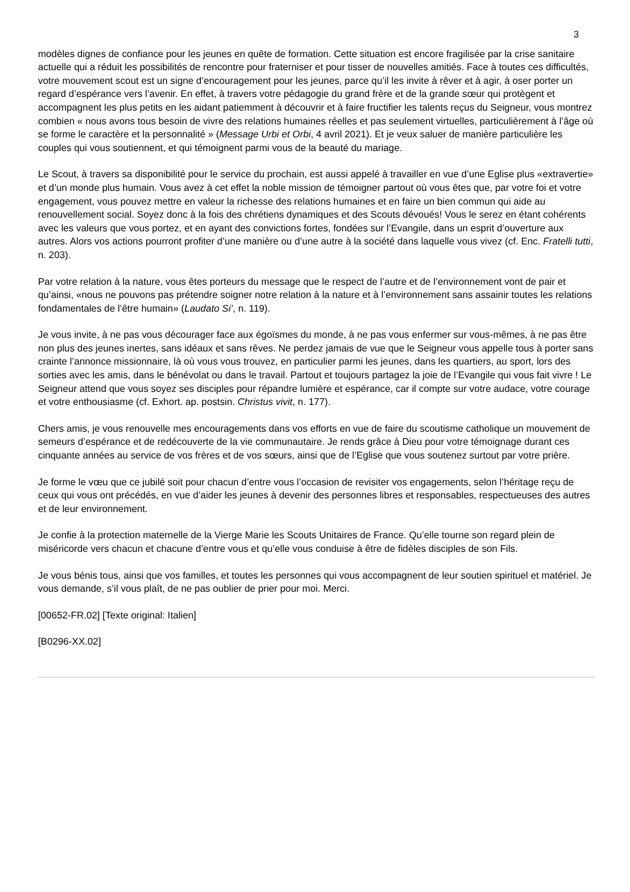3
modèles dignes de confiance pour les jeunes en quête de formation. Cette situation est encore fragilisée par la crise sanitaire actuelle qui a réduit les possibilités de rencontre pour fraterniser et pour tisser de nouvelles amitiés. Face à toutes ces difficultés, votre mouvement scout est un signe d’encouragement pour les jeunes, parce qu’il les invite à rêver et à agir, à oser porter un regard d’espérance vers l’avenir. En effet, à travers votre pédagogie du grand frère et de la grande sœur qui protègent et accompagnent les plus petits en les aidant patiemment à découvrir et à faire fructifier les talents reçus du Seigneur, vous montrez combien « nous avons tous besoin de vivre des relations humaines réelles et pas seulement virtuelles, particulièrement à l’âge où se forme le caractère et la personnalité » (Message Urbi et Orbi, 4 avril 2021). Et je veux saluer de manière particulière les couples qui vous soutiennent, et qui témoignent parmi vous de la beauté du mariage.
Le Scout, à travers sa disponibilité pour le service du prochain, est aussi appelé à travailler en vue d’une Eglise plus «extravertie» et d’un monde plus humain. Vous avez à cet effet la noble mission de témoigner partout où vous êtes que, par votre foi et votre engagement, vous pouvez mettre en valeur la richesse des relations humaines et en faire un bien commun qui aide au renouvellement social. Soyez donc à la fois des chrétiens dynamiques et des Scouts dévoués! Vous le serez en étant cohérents avec les valeurs que vous portez, et en ayant des convictions fortes, fondées sur l’Evangile, dans un esprit d’ouverture aux autres. Alors vos actions pourront profiter d’une manière ou d’une autre à la société dans laquelle vous vivez (cf. Enc. Fratelli tutti, n. 203).
Par votre relation à la nature, vous êtes porteurs du message que le respect de l’autre et de l’environnement vont de pair et qu’ainsi, «nous ne pouvons pas prétendre soigner notre relation à la nature et à l’environnement sans assainir toutes les relations fondamentales de l’être humain» (Laudato Si’, n. 119).
Je vous invite, à ne pas vous décourager face aux égoïsmes du monde, à ne pas vous enfermer sur vous-mêmes, à ne pas être non plus des jeunes inertes, sans idéaux et sans rêves. Ne perdez jamais de vue que le Seigneur vous appelle tous à porter sans crainte l’annonce missionnaire, là où vous vous trouvez, en particulier parmi les jeunes, dans les quartiers, au sport, lors des sorties avec les amis, dans le bénévolat ou dans le travail. Partout et toujours partagez la joie de l’Evangile qui vous fait vivre ! Le Seigneur attend que vous soyez ses disciples pour répandre lumière et espérance, car il compte sur votre audace, votre courage et votre enthousiasme (cf. Exhort. ap. postsin. Christus vivit, n. 177).
Chers amis, je vous renouvelle mes encouragements dans vos efforts en vue de faire du scoutisme catholique un mouvement de semeurs d’espérance et de redécouverte de la vie communautaire. Je rends grâce à Dieu pour votre témoignage durant ces cinquante années au service de vos frères et de vos sœurs, ainsi que de l’Eglise que vous soutenez surtout par votre prière.
Je forme le vœu que ce jubilé soit pour chacun d’entre vous l’occasion de revisiter vos engagements, selon l’héritage reçu de ceux qui vous ont précédés, en vue d’aider les jeunes à devenir des personnes libres et responsables, respectueuses des autres et de leur environnement.
Je confie à la protection maternelle de la Vierge Marie les Scouts Unitaires de France. Qu’elle tourne son regard plein de miséricorde vers chacun et chacune d’entre vous et qu’elle vous conduise à être de fidèles disciples de son Fils.
Je vous bénis tous, ainsi que vos familles, et toutes les personnes qui vous accompagnent de leur soutien spirituel et matériel. Je vous demande, s’il vous plaît, de ne pas oublier de prier pour moi. Merci.
[00652-FR.02] [Texte original: Italien]
[B0296-XX.02]